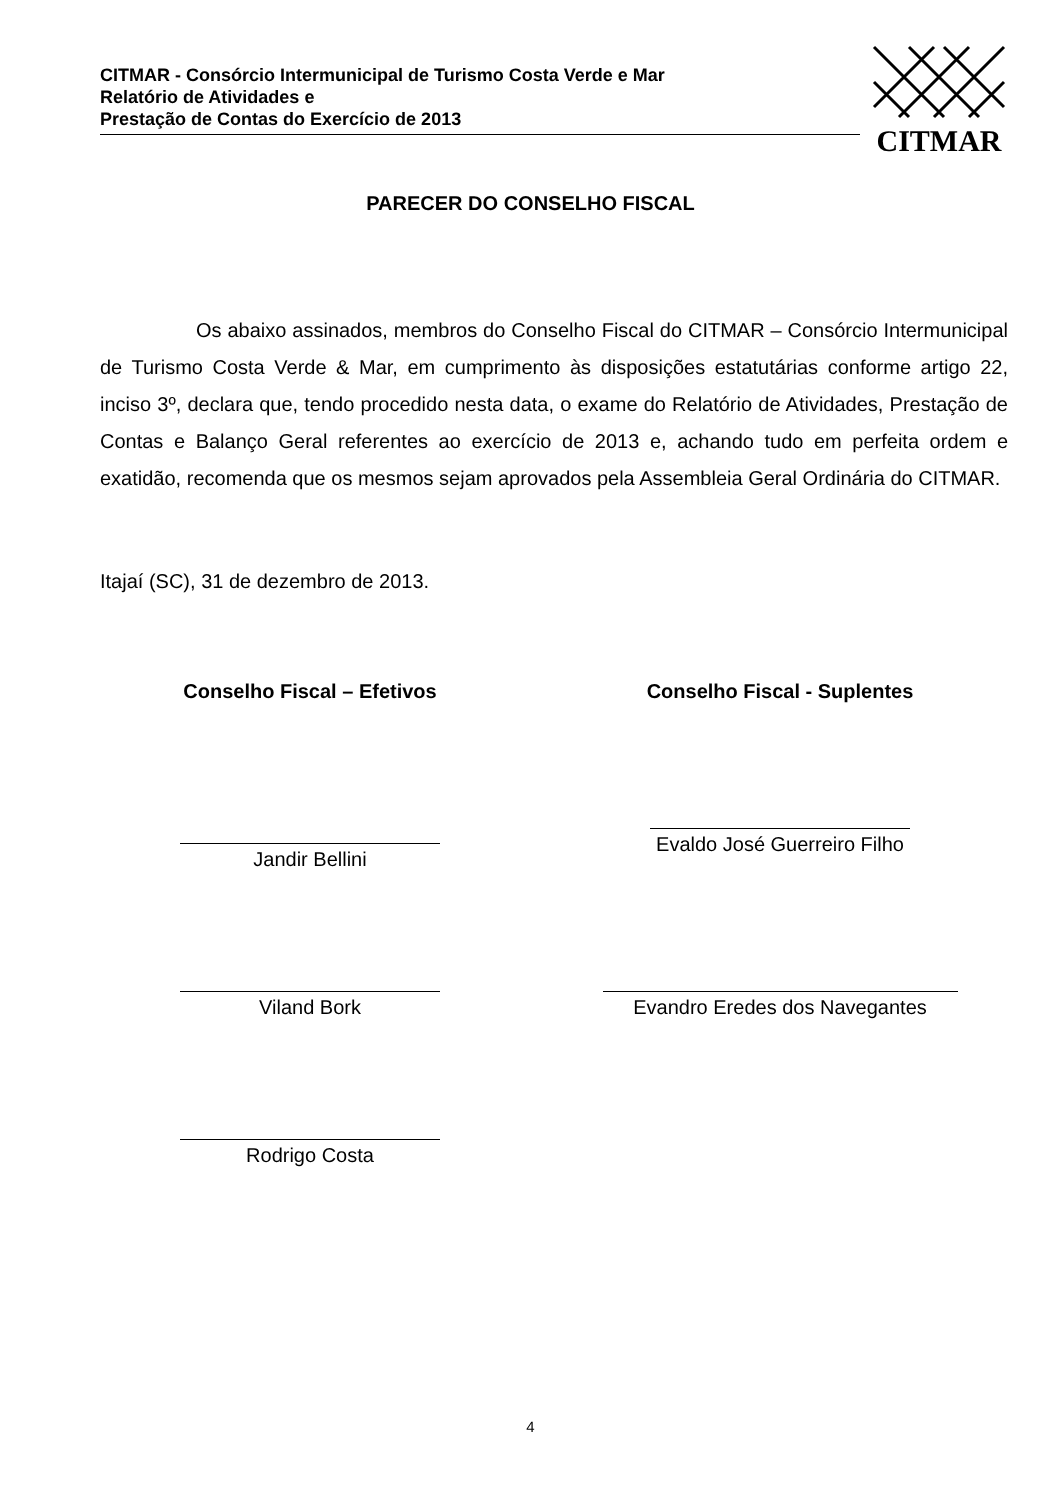CITMAR - Consórcio Intermunicipal de Turismo Costa Verde e Mar
Relatório de Atividades e
Prestação de Contas do Exercício de 2013
CITMAR
PARECER DO CONSELHO FISCAL
Os abaixo assinados, membros do Conselho Fiscal do CITMAR – Consórcio Intermunicipal de Turismo Costa Verde & Mar, em cumprimento às disposições estatutárias conforme artigo 22, inciso 3º, declara que, tendo procedido nesta data, o exame do Relatório de Atividades, Prestação de Contas e Balanço Geral referentes ao exercício de 2013 e, achando tudo em perfeita ordem e exatidão, recomenda que os mesmos sejam aprovados pela Assembleia Geral Ordinária do CITMAR.
Itajaí (SC), 31 de dezembro de 2013.
Conselho Fiscal – Efetivos
Jandir Bellini
Viland Bork
Rodrigo Costa
Conselho Fiscal - Suplentes
Evaldo José Guerreiro Filho
Evandro Eredes dos Navegantes
4